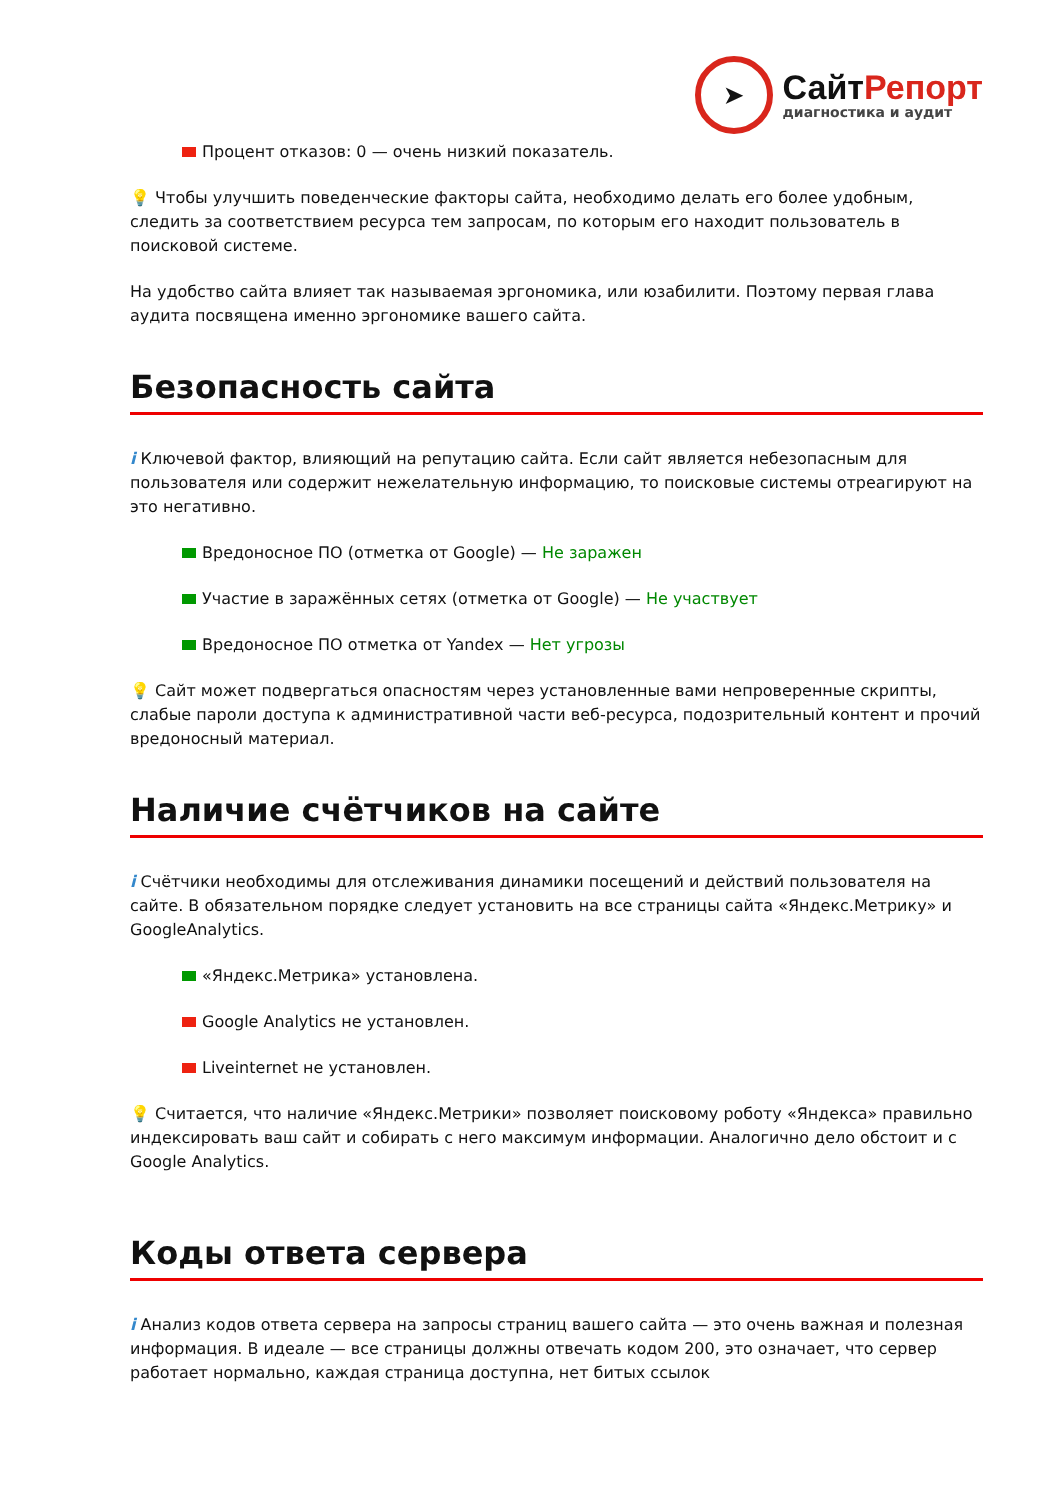➤
СайтРепорт
диагностика и аудит
Процент отказов: 0 — очень низкий показатель.
💡 Чтобы улучшить поведенческие факторы сайта, необходимо делать его более удобным, следить за соответствием ресурса тем запросам, по которым его находит пользователь в поисковой системе.
На удобство сайта влияет так называемая эргономика, или юзабилити. Поэтому первая глава аудита посвящена именно эргономике вашего сайта.
Безопасность сайта
i Ключевой фактор, влияющий на репутацию сайта. Если сайт является небезопасным для пользователя или содержит нежелательную информацию, то поисковые системы отреагируют на это негативно.
Вредоносное ПО (отметка от Google) — Не заражен
Участие в заражённых сетях (отметка от Google) — Не участвует
Вредоносное ПО отметка от Yandex — Нет угрозы
💡 Сайт может подвергаться опасностям через установленные вами непроверенные скрипты, слабые пароли доступа к административной части веб-ресурса, подозрительный контент и прочий вредоносный материал.
Наличие счётчиков на сайте
i Счётчики необходимы для отслеживания динамики посещений и действий пользователя на сайте. В обязательном порядке следует установить на все страницы сайта «Яндекс.Метрику» и GoogleAnalytics.
«Яндекс.Метрика» установлена.
Google Analytics не установлен.
Liveinternet не установлен.
💡 Считается, что наличие «Яндекс.Метрики» позволяет поисковому роботу «Яндекса» правильно индексировать ваш сайт и собирать с него максимум информации. Аналогично дело обстоит и с Google Analytics.
Коды ответа сервера
i Анализ кодов ответа сервера на запросы страниц вашего сайта — это очень важная и полезная информация. В идеале — все страницы должны отвечать кодом 200, это означает, что сервер работает нормально, каждая страница доступна, нет битых ссылок